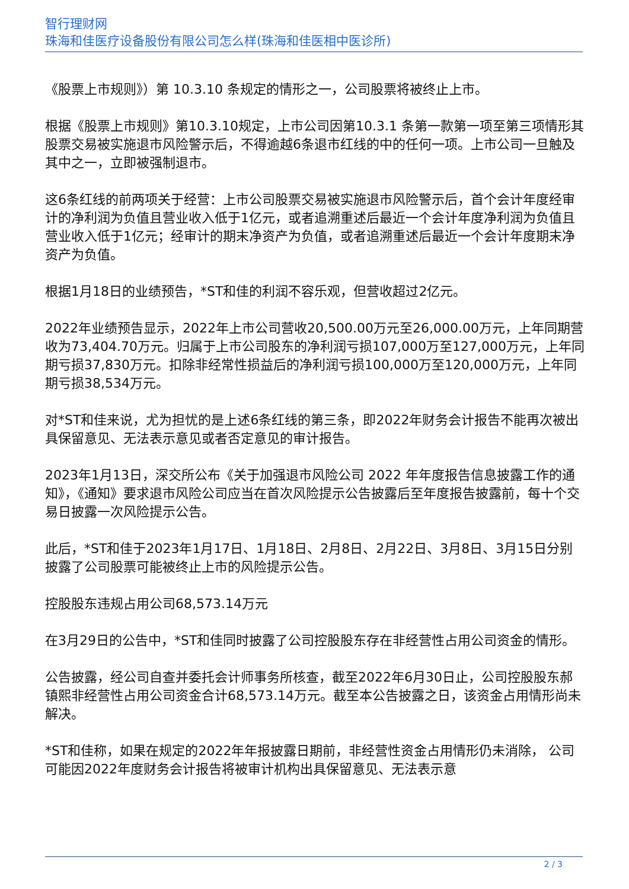智行理财网
珠海和佳医疗设备股份有限公司怎么样(珠海和佳医相中医诊所)
《股票上市规则》）第 10.3.10 条规定的情形之一，公司股票将被终止上市。
根据《股票上市规则》第10.3.10规定，上市公司因第10.3.1 条第一款第一项至第三项情形其股票交易被实施退市风险警示后，不得逾越6条退市红线的中的任何一项。上市公司一旦触及其中之一，立即被强制退市。
这6条红线的前两项关于经营：上市公司股票交易被实施退市风险警示后，首个会计年度经审计的净利润为负值且营业收入低于1亿元，或者追溯重述后最近一个会计年度净利润为负值且营业收入低于1亿元；经审计的期末净资产为负值，或者追溯重述后最近一个会计年度期末净资产为负值。
根据1月18日的业绩预告，*ST和佳的利润不容乐观，但营收超过2亿元。
2022年业绩预告显示，2022年上市公司营收20,500.00万元至26,000.00万元，上年同期营收为73,404.70万元。归属于上市公司股东的净利润亏损107,000万至127,000万元，上年同期亏损37,830万元。扣除非经常性损益后的净利润亏损100,000万至120,000万元，上年同期亏损38,534万元。
对*ST和佳来说，尤为担忧的是上述6条红线的第三条，即2022年财务会计报告不能再次被出具保留意见、无法表示意见或者否定意见的审计报告。
2023年1月13日，深交所公布《关于加强退市风险公司 2022 年年度报告信息披露工作的通知》，《通知》要求退市风险公司应当在首次风险提示公告披露后至年度报告披露前，每十个交易日披露一次风险提示公告。
此后，*ST和佳于2023年1月17日、1月18日、2月8日、2月22日、3月8日、3月15日分别披露了公司股票可能被终止上市的风险提示公告。
控股股东违规占用公司68,573.14万元
在3月29日的公告中，*ST和佳同时披露了公司控股股东存在非经营性占用公司资金的情形。
公告披露，经公司自查并委托会计师事务所核查，截至2022年6月30日止，公司控股股东郝镇熙非经营性占用公司资金合计68,573.14万元。截至本公告披露之日，该资金占用情形尚未解决。
*ST和佳称，如果在规定的2022年年报披露日期前，非经营性资金占用情形仍未消除， 公司可能因2022年度财务会计报告将被审计机构出具保留意见、无法表示意
2 / 3